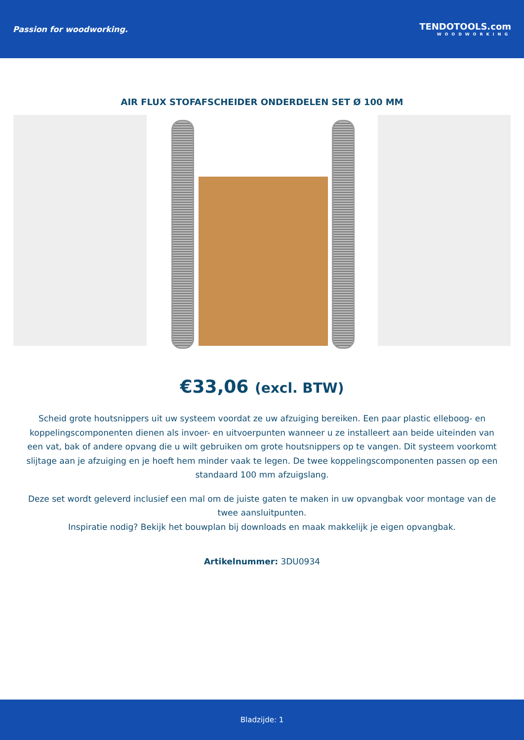Passion for woodworking.
TENDOTOOLS.com
WOODWORKING
AIR FLUX STOFAFSCHEIDER ONDERDELEN SET Ø 100 MM
€33,06 (excl. BTW)
Scheid grote houtsnippers uit uw systeem voordat ze uw afzuiging bereiken. Een paar plastic elleboog- en koppelingscomponenten dienen als invoer- en uitvoerpunten wanneer u ze installeert aan beide uiteinden van een vat, bak of andere opvang die u wilt gebruiken om grote houtsnippers op te vangen. Dit systeem voorkomt slijtage aan je afzuiging en je hoeft hem minder vaak te legen. De twee koppelingscomponenten passen op een standaard 100 mm afzuigslang.
Deze set wordt geleverd inclusief een mal om de juiste gaten te maken in uw opvangbak voor montage van de twee aansluitpunten.
Inspiratie nodig? Bekijk het bouwplan bij downloads en maak makkelijk je eigen opvangbak.
Artikelnummer: 3DU0934
Bladzijde: 1